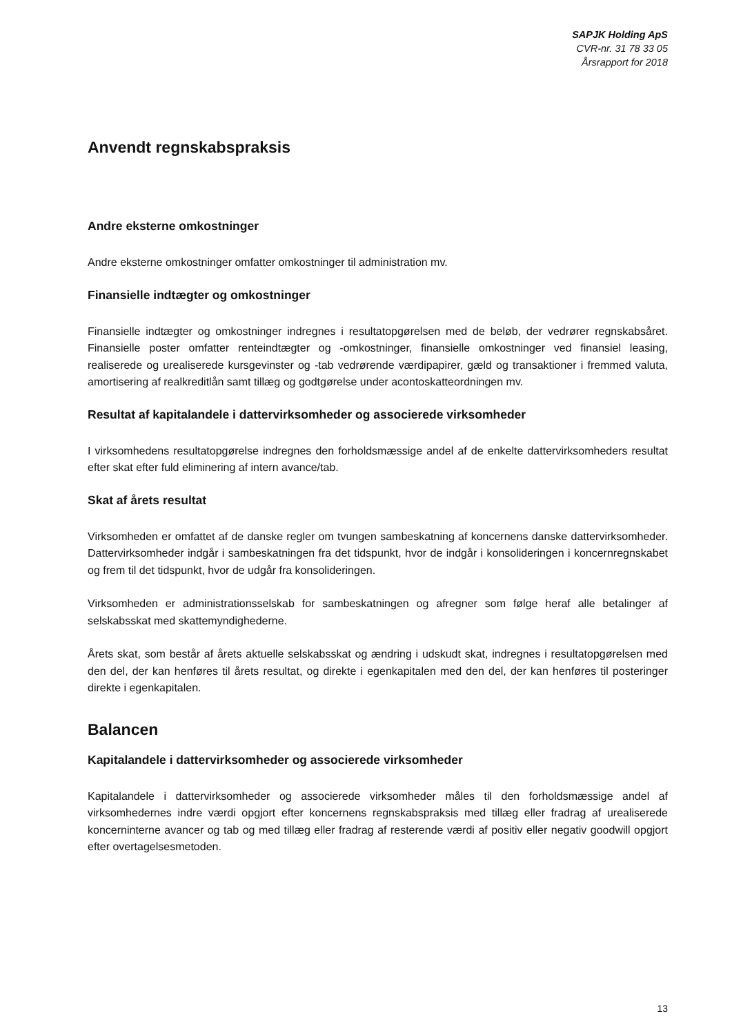SAPJK Holding ApS
CVR-nr. 31 78 33 05
Årsrapport for 2018
Anvendt regnskabspraksis
Andre eksterne omkostninger
Andre eksterne omkostninger omfatter omkostninger til administration mv.
Finansielle indtægter og omkostninger
Finansielle indtægter og omkostninger indregnes i resultatopgørelsen med de beløb, der vedrører regnskabsåret. Finansielle poster omfatter renteindtægter og -omkostninger, finansielle omkostninger ved finansiel leasing, realiserede og urealiserede kursgevinster og -tab vedrørende værdipapirer, gæld og transaktioner i fremmed valuta, amortisering af realkreditlån samt tillæg og godtgørelse under acontoskatteordningen mv.
Resultat af kapitalandele i dattervirksomheder og associerede virksomheder
I virksomhedens resultatopgørelse indregnes den forholdsmæssige andel af de enkelte dattervirksomheders resultat efter skat efter fuld eliminering af intern avance/tab.
Skat af årets resultat
Virksomheden er omfattet af de danske regler om tvungen sambeskatning af koncernens danske dattervirksomheder. Dattervirksomheder indgår i sambeskatningen fra det tidspunkt, hvor de indgår i konsolideringen i koncernregnskabet og frem til det tidspunkt, hvor de udgår fra konsolideringen.
Virksomheden er administrationsselskab for sambeskatningen og afregner som følge heraf alle betalinger af selskabsskat med skattemyndighederne.
Årets skat, som består af årets aktuelle selskabsskat og ændring i udskudt skat, indregnes i resultatopgørelsen med den del, der kan henføres til årets resultat, og direkte i egenkapitalen med den del, der kan henføres til posteringer direkte i egenkapitalen.
Balancen
Kapitalandele i dattervirksomheder og associerede virksomheder
Kapitalandele i dattervirksomheder og associerede virksomheder måles til den forholdsmæssige andel af virksomhedernes indre værdi opgjort efter koncernens regnskabspraksis med tillæg eller fradrag af urealiserede koncerninterne avancer og tab og med tillæg eller fradrag af resterende værdi af positiv eller negativ goodwill opgjort efter overtagelsesmetoden.
13